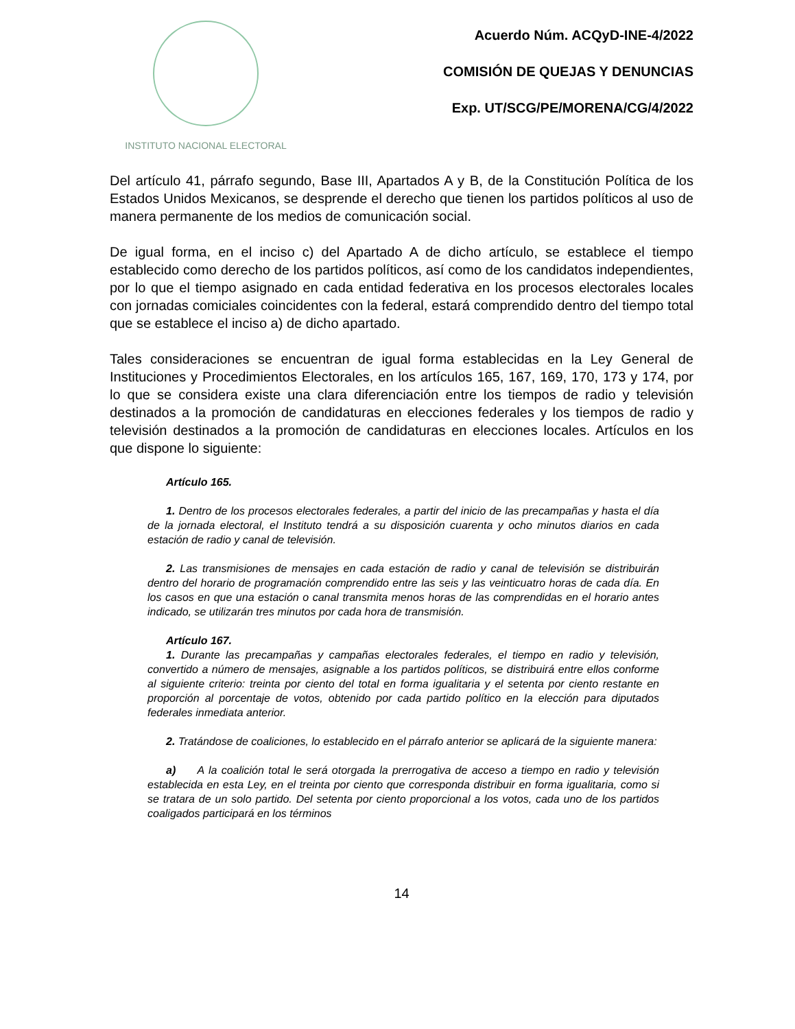INSTITUTO NACIONAL ELECTORAL
Acuerdo Núm. ACQyD-INE-4/2022
COMISIÓN DE QUEJAS Y DENUNCIAS
Exp. UT/SCG/PE/MORENA/CG/4/2022
Del artículo 41, párrafo segundo, Base III, Apartados A y B, de la Constitución Política de los Estados Unidos Mexicanos, se desprende el derecho que tienen los partidos políticos al uso de manera permanente de los medios de comunicación social.
De igual forma, en el inciso c) del Apartado A de dicho artículo, se establece el tiempo establecido como derecho de los partidos políticos, así como de los candidatos independientes, por lo que el tiempo asignado en cada entidad federativa en los procesos electorales locales con jornadas comiciales coincidentes con la federal, estará comprendido dentro del tiempo total que se establece el inciso a) de dicho apartado.
Tales consideraciones se encuentran de igual forma establecidas en la Ley General de Instituciones y Procedimientos Electorales, en los artículos 165, 167, 169, 170, 173 y 174, por lo que se considera existe una clara diferenciación entre los tiempos de radio y televisión destinados a la promoción de candidaturas en elecciones federales y los tiempos de radio y televisión destinados a la promoción de candidaturas en elecciones locales. Artículos en los que dispone lo siguiente:
Artículo 165.
1. Dentro de los procesos electorales federales, a partir del inicio de las precampañas y hasta el día de la jornada electoral, el Instituto tendrá a su disposición cuarenta y ocho minutos diarios en cada estación de radio y canal de televisión.
2. Las transmisiones de mensajes en cada estación de radio y canal de televisión se distribuirán dentro del horario de programación comprendido entre las seis y las veinticuatro horas de cada día. En los casos en que una estación o canal transmita menos horas de las comprendidas en el horario antes indicado, se utilizarán tres minutos por cada hora de transmisión.
Artículo 167.
1. Durante las precampañas y campañas electorales federales, el tiempo en radio y televisión, convertido a número de mensajes, asignable a los partidos políticos, se distribuirá entre ellos conforme al siguiente criterio: treinta por ciento del total en forma igualitaria y el setenta por ciento restante en proporción al porcentaje de votos, obtenido por cada partido político en la elección para diputados federales inmediata anterior.
2. Tratándose de coaliciones, lo establecido en el párrafo anterior se aplicará de la siguiente manera:
a) A la coalición total le será otorgada la prerrogativa de acceso a tiempo en radio y televisión establecida en esta Ley, en el treinta por ciento que corresponda distribuir en forma igualitaria, como si se tratara de un solo partido. Del setenta por ciento proporcional a los votos, cada uno de los partidos coaligados participará en los términos
14